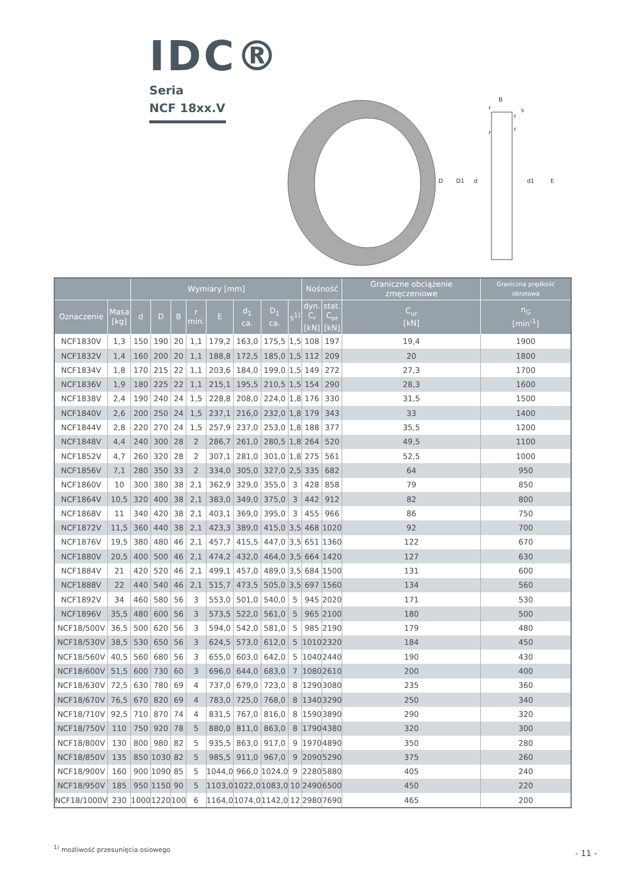IDC®
Seria
NCF 18xx.V
B
s
D
D1
d
d1
E
r
r
r
r
| | | Wymiary [mm] | | | | | | | | Nośność | | Graniczne obciążenie zmęczeniowe | Graniczna prędkość obrotowa |
| --- | --- | --- | --- | --- | --- | --- | --- | --- | --- | --- | --- | --- | --- |
| Oznaczenie | Masa [kg] | d | D | B | r min. | E | d<sub>1</sub> ca. | D<sub>1</sub> ca. | s<sup>1)</sup> | dyn. C<sub>r</sub> [kN] | stat. C<sub>or</sub> [kN] | C<sub>ur</sub> [kN] | n<sub>G</sub> [min<sup>-1</sup>] |
| NCF1830V | 1,3 | 150 | 190 | 20 | 1,1 | 179,2 | 163,0 | 175,5 | 1,5 | 108 | 197 | 19,4 | 1900 |
| NCF1832V | 1,4 | 160 | 200 | 20 | 1,1 | 188,8 | 172,5 | 185,0 | 1,5 | 112 | 209 | 20 | 1800 |
| NCF1834V | 1,8 | 170 | 215 | 22 | 1,1 | 203,6 | 184,0 | 199,0 | 1,5 | 149 | 272 | 27,3 | 1700 |
| NCF1836V | 1,9 | 180 | 225 | 22 | 1,1 | 215,1 | 195,5 | 210,5 | 1,5 | 154 | 290 | 28,3 | 1600 |
| NCF1838V | 2,4 | 190 | 240 | 24 | 1,5 | 228,8 | 208,0 | 224,0 | 1,8 | 176 | 330 | 31,5 | 1500 |
| NCF1840V | 2,6 | 200 | 250 | 24 | 1,5 | 237,1 | 216,0 | 232,0 | 1,8 | 179 | 343 | 33 | 1400 |
| NCF1844V | 2,8 | 220 | 270 | 24 | 1,5 | 257,9 | 237,0 | 253,0 | 1,8 | 188 | 377 | 35,5 | 1200 |
| NCF1848V | 4,4 | 240 | 300 | 28 | 2 | 286,7 | 261,0 | 280,5 | 1,8 | 264 | 520 | 49,5 | 1100 |
| NCF1852V | 4,7 | 260 | 320 | 28 | 2 | 307,1 | 281,0 | 301,0 | 1,8 | 275 | 561 | 52,5 | 1000 |
| NCF1856V | 7,1 | 280 | 350 | 33 | 2 | 334,0 | 305,0 | 327,0 | 2,5 | 335 | 682 | 64 | 950 |
| NCF1860V | 10 | 300 | 380 | 38 | 2,1 | 362,9 | 329,0 | 355,0 | 3 | 428 | 858 | 79 | 850 |
| NCF1864V | 10,5 | 320 | 400 | 38 | 2,1 | 383,0 | 349,0 | 375,0 | 3 | 442 | 912 | 82 | 800 |
| NCF1868V | 11 | 340 | 420 | 38 | 2,1 | 403,1 | 369,0 | 395,0 | 3 | 455 | 966 | 86 | 750 |
| NCF1872V | 11,5 | 360 | 440 | 38 | 2,1 | 423,3 | 389,0 | 415,0 | 3,5 | 468 | 1020 | 92 | 700 |
| NCF1876V | 19,5 | 380 | 480 | 46 | 2,1 | 457,7 | 415,5 | 447,0 | 3,5 | 651 | 1360 | 122 | 670 |
| NCF1880V | 20,5 | 400 | 500 | 46 | 2,1 | 474,2 | 432,0 | 464,0 | 3,5 | 664 | 1420 | 127 | 630 |
| NCF1884V | 21 | 420 | 520 | 46 | 2,1 | 499,1 | 457,0 | 489,0 | 3,5 | 684 | 1500 | 131 | 600 |
| NCF1888V | 22 | 440 | 540 | 46 | 2,1 | 515,7 | 473,5 | 505,0 | 3,5 | 697 | 1560 | 134 | 560 |
| NCF1892V | 34 | 460 | 580 | 56 | 3 | 553,0 | 501,0 | 540,0 | 5 | 945 | 2020 | 171 | 530 |
| NCF1896V | 35,5 | 480 | 600 | 56 | 3 | 573,5 | 522,0 | 561,0 | 5 | 965 | 2100 | 180 | 500 |
| NCF18/500V | 36,5 | 500 | 620 | 56 | 3 | 594,0 | 542,0 | 581,0 | 5 | 985 | 2190 | 179 | 480 |
| NCF18/530V | 38,5 | 530 | 650 | 56 | 3 | 624,5 | 573,0 | 612,0 | 5 | 1010 | 2320 | 184 | 450 |
| NCF18/560V | 40,5 | 560 | 680 | 56 | 3 | 655,0 | 603,0 | 642,0 | 5 | 1040 | 2440 | 190 | 430 |
| NCF18/600V | 51,5 | 600 | 730 | 60 | 3 | 696,0 | 644,0 | 683,0 | 7 | 1080 | 2610 | 200 | 400 |
| NCF18/630V | 72,5 | 630 | 780 | 69 | 4 | 737,0 | 679,0 | 723,0 | 8 | 1290 | 3080 | 235 | 360 |
| NCF18/670V | 76,5 | 670 | 820 | 69 | 4 | 783,0 | 725,0 | 768,0 | 8 | 1340 | 3290 | 250 | 340 |
| NCF18/710V | 92,5 | 710 | 870 | 74 | 4 | 831,5 | 767,0 | 816,0 | 8 | 1590 | 3890 | 290 | 320 |
| NCF18/750V | 110 | 750 | 920 | 78 | 5 | 880,0 | 811,0 | 863,0 | 8 | 1790 | 4380 | 320 | 300 |
| NCF18/800V | 130 | 800 | 980 | 82 | 5 | 935,5 | 863,0 | 917,0 | 9 | 1970 | 4890 | 350 | 280 |
| NCF18/850V | 135 | 850 | 1030 | 82 | 5 | 985,5 | 911,0 | 967,0 | 9 | 2090 | 5290 | 375 | 260 |
| NCF18/900V | 160 | 900 | 1090 | 85 | 5 | 1044,0 | 966,0 | 1024,0 | 9 | 2280 | 5880 | 405 | 240 |
| NCF18/950V | 185 | 950 | 1150 | 90 | 5 | 1103,0 | 1022,0 | 1083,0 | 10 | 2490 | 6500 | 450 | 220 |
| NCF18/1000V | 230 | 1000 | 1220 | 100 | 6 | 1164,0 | 1074,0 | 1142,0 | 12 | 2980 | 7690 | 465 | 200 |
<sup>1)</sup> możliwość przesunięcia osiowego
- 11 -